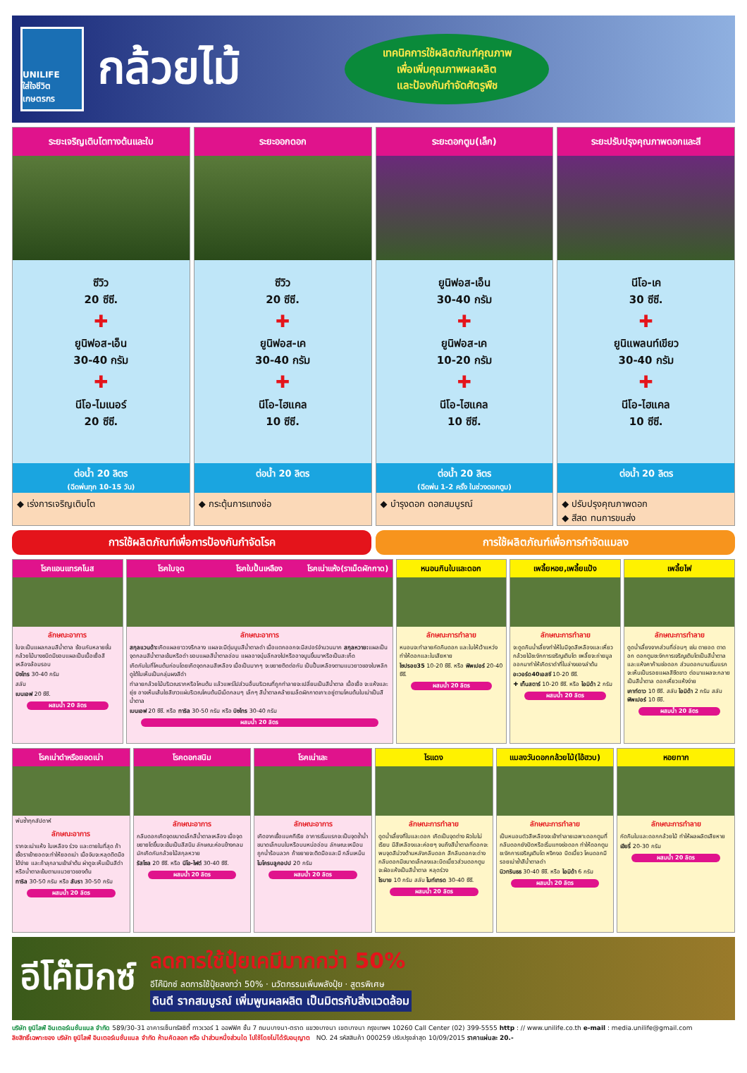UNILIFE
ใส่ใจชีวิตเกษตรกร
กล้วยไม้
เทคนิคการใช้ผลิตภัณฑ์คุณภาพ
เพื่อเพิ่มคุณภาพผลผลิต
และป้องกันกำจัดศัตรูพืช
ระยะเจริญเติบโตทางต้นและใบ
ซีวิว
20 ซีซี.
✚
ยูนิฟอส-เอ็น
30-40 กรัม
✚
นีโอ-ไมเนอร์
20 ซีซี.
ต่อน้ำ 20 ลิตร
(ฉีดพ่นทุก 10-15 วัน)
◆ เร่งการเจริญเติบโต
ระยะออกดอก
ซีวิว
20 ซีซี.
✚
ยูนิฟอส-เค
30-40 กรัม
✚
นีโอ-ไฮแคล
10 ซีซี.
ต่อน้ำ 20 ลิตร
◆ กระตุ้นการแทงช่อ
ระยะดอกตูม(เล็ก)
ยูนิฟอส-เอ็น
30-40 กรัม
✚
ยูนิฟอส-เค
10-20 กรัม
✚
นีโอ-ไฮแคล
10 ซีซี.
ต่อน้ำ 20 ลิตร
(ฉีดพ่น 1-2 ครั้ง ในช่วงดอกตูม)
◆ บำรุงดอก ดอกสมบูรณ์
ระยะปรับปรุงคุณภาพดอกและสี
นีโอ-เค
30 ซีซี.
✚
ยูนิแพลนท์เขียว
30-40 กรัม
✚
นีโอ-ไฮแคล
10 ซีซี.
ต่อน้ำ 20 ลิตร
◆ ปรับปรุงคุณภาพดอก
◆ สีสด ทนการขนส่ง
การใช้ผลิตภัณฑ์เพื่อการป้องกันกำจัดโรค
การใช้ผลิตภัณฑ์เพื่อการกำจัดแมลง
โรคแอนแทรคโนส
ลักษณะอาการ
ใบจะเป็นแผลกลมสีน้ำตาล ซ้อนกันหลายชั้น กล้วยไม้บางชนิดมีขอบแผลเป็นเนื้อเยื่อสีเหลืองล้อมรอบ
บิซไทร 30-40 กรัม
สลับ
เบนเอฟ 20 ซีซี.
ผสมน้ำ 20 ลิตร
โรคใบจุด โรคใบปื้นเหลือง โรคเน่าแห้ง(ราเม็ดผักกาด)
ลักษณะอาการ
สกุลแวนด้า: เกิดแผลยาววงรีกลาง แผลจะมีตุ่มนูนสีน้ำตาลดำ เมื่อแตกออกจะมีสปอร์จำนวนมาก สกุลหวาย: แผลเป็นจุดกลมสีน้ำตาลเข้มหรือดำ ขอบแผลสีน้ำตาลอ่อน แผลอาจบุ๋มลึกลงไปหรืออาจนูนขึ้นมาหรือเป็นสะเก็ด
เกิดกับใบที่โคนต้นก่อนโดยเกิดจุดกลมสีเหลือง เมื่อเป็นมากๆ จะขยายติดต่อกัน เป็นปื้นเหลืองตามแนวยาวของใบพลิกดูใต้ใบเห็นเป็นกลุ่มผงสีดำ
ทำลายกล้วยไม้บริเวณรากหรือโคนต้น แล้วแพร่ไปส่วนอื่นบริเวณที่ถูกทำลายจะเปลี่ยนเป็นสีน้ำตาล เนื้อเยื่อ จะแห้งและยุ่ย อาจเห็นเส้นใยสีขาวแผ่บริเวณโคนต้นมีเม็ดกลมๆ เล็กๆ สีน้ำตาลคล้ายเมล็ดผักกาดเกาะอยู่ตามโคนต้นใบเน่าเป็นสีน้ำตาล
เบนเอฟ 20 ซีซี. หรือ ทาริล 30-50 กรัม หรือ บิซไทร 30-40 กรัม
ผสมน้ำ 20 ลิตร
หนอนกินใบและดอก
ลักษณะการทำลาย
หนอนจะทำลายกัดกินดอก และใบให้เว้าแหว่ง ทำให้ดอกและใบเสียหาย
ไซปรอย35 10-20 ซีซี. หรือ ฟิพเปอร์ 20-40 ซีซี.
ผสมน้ำ 20 ลิตร
เพลี้ยหอย,เพลี้ยแป้ง
ลักษณะการทำลาย
จะดูดกินน้ำเลี้ยงทำให้ใบมีจุดสีเหลืองและเหี่ยวกล้วยไม้ชะงักการเจริญเติบโต เพลี้ยจะถ่ายมูลออกมาทำให้เกิดราดำที่ใบล่างของลำต้น
อะวอร์ด40เอสซี 10-20 ซีซี.
✚ เท็นสตาร์ 10-20 ซีซี. หรือ ไอมิด้า 2 กรัม
ผสมน้ำ 20 ลิตร
เพลี้ยไฟ
ลักษณะการทำลาย
ดูดน้ำเลี้ยงจากส่วนที่อ่อนๆ เช่น ตายอด ตาดอก ดอกตูมชะงักการเจริญเติบโตเป็นสีน้ำตาลและแห้งคาก้านช่อดอก ส่วนดอกบานเริ่มแรกจะเห็นเป็นรอยแผลสีซีดขาว ต่อมาแผลจะกลายเป็นสีน้ำตาล ดอกเหี่ยวแห้งง่าย
เคาท์ดาว 10 ซีซี. สลับ ไอมิด้า 2 กรัม สลับ ฟิพเปอร์ 10 ซีซี.
ผสมน้ำ 20 ลิตร
โรคเน่าดำหรือยอดเน่า
พ่นซ้ำทุกสัปดาห์
ลักษณะอาการ
รากจะเน่าแห้ง ใบเหลือง ร่วง และตายในที่สุด ถ้าเชื้อราเข้ายอดจะทำให้ยอดเน่า เมื่อจับจะหลุดติดมือได้ง่าย และถ้าลุกลามเข้าลำต้น ผ่าดูจะเห็นเป็นสีดำหรือน้ำตาลเข้มตามแนวยาวของต้น
ทาริล 30-50 กรัม หรือ สับรา 30-50 กรัม
ผสมน้ำ 20 ลิตร
โรคดอกสนิม
ลักษณะอาการ
กลีบดอกเกิดจุดขนาดเล็กสีน้ำตาลเหลือง เมื่อจุดขยายโตขึ้นจะเข้มเป็นสีสนิม ลักษณะค่อนข้างกลม มักเกิดกับกล้วยไม้สกุลหวาย
รัสโซล 20 ซีซี. หรือ นีโอ-ไฟต์ 30-40 ซีซี.
ผสมน้ำ 20 ลิตร
โรคเน่าเละ
ลักษณะอาการ
เกิดจากเชื้อแบคทีเรีย อาการเริ่มแรกจะเป็นจุดช้ำน้ำขนาดเล็กบนใบหรือบนหน่ออ่อน ลักษณะเหมือน ถูกน้ำร้อนลวก ถ้าขยายจะติดมือและมี กลิ่นเหม็น
ไมโครบลูคอปป 20 กรัม
ผสมน้ำ 20 ลิตร
ไรแดง
ลักษณะการทำลาย
ดูดน้ำเลี้ยงที่ใบและดอก เกิดเป็นจุดต่าง ผิวใบไม่เรียบ มีสีเหลืองและค่อยๆ จนถึงสีน้ำตาลที่ดอกจะพบจุดสีม่วงด้านหลังกลีบดอก สีกลีบดอกจะด่าง กลีบดอกมีขนาดเล็กลงและบิดเบี้ยวส่วนดอกตูมจะฝ่อแห้งเป็นสีน้ำตาล หลุดร่วง
ไรบาย 10 กรัม สลับ ไมท์เทรด 30-40 ซีซี.
ผสมน้ำ 20 ลิตร
แมลงวันดอกกล้วยไม้(ไอ้ฮวบ)
ลักษณะการทำลาย
เป็นหนอนตัวสีเหลืองจะเข้าทำลายเฉพาะดอกตูมที่กลีบดอกยังปิดหรือเริ่มแทงช่อดอก ทำให้ดอกตูมชะงักการเจริญเติบโต หงิกงอ บิดเบี้ยว โคนดอกมีรอยเน่าช้ำสีน้ำตาลดำ
นิวทรินธธ 30-40 ซีซี. หรือ ไอมิด้า 6 กรัม
ผสมน้ำ 20 ลิตร
หอยทาก
ลักษณะการทำลาย
กัดกินใบและดอกกล้วยไม้ ทำให้ผลผลิตเสียหาย
เฮียรี่ 20-30 กรัม
ผสมน้ำ 20 ลิตร
อีโค๊มิกซ์
ลดการใช้ปุ๋ยเคมีมากกว่า 50%
อีโค๊มิกซ์ ลดการใช้ปุ๋ยลงกว่า 50% · นวัตกรรมเพิ่มพลังปุ๋ย · สูตรพิเศษ
ดินดี รากสมบูรณ์ เพิ่มพูนผลผลิต เป็นมิตรกับสิ่งแวดล้อม
บริษัท ยูนิไลฟ์ อินเตอร์เนชั่นแนล จำกัด 589/30-31 อาคารเซ็นทรัลซิตี้ ทาวเวอร์ 1 ออฟฟิศ ชั้น 7 ถนนบางนา-ตราด แขวงบางนา เขตบางนา กรุงเทพฯ 10260 Call Center (02) 399-5555 http : // www.unilife.co.th e-mail : media.unilife@gmail.com
ลิขสิทธิ์เฉพาะของ บริษัท ยูนิไลฟ์ อินเตอร์เนชั่นแนล จำกัด ห้ามคัดลอก หรือ นำส่วนหนึ่งส่วนใด ไปใช้โดยไม่ได้รับอนุญาต NO. 24 รหัสสินค้า 000259 ปรับปรุงล่าสุด 10/09/2015 ราคาแผ่นละ 20.-